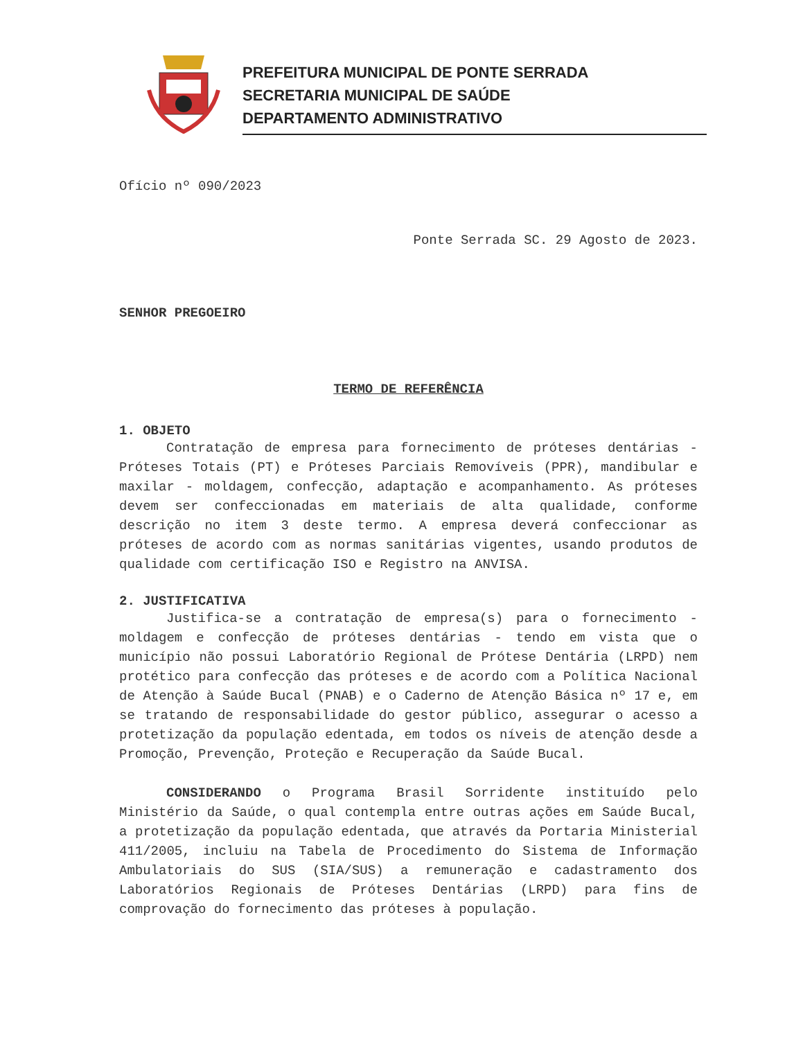PREFEITURA MUNICIPAL DE PONTE SERRADA
SECRETARIA MUNICIPAL DE SAÚDE
DEPARTAMENTO ADMINISTRATIVO
Ofício nº 090/2023
Ponte Serrada SC. 29 Agosto de 2023.
SENHOR PREGOEIRO
TERMO DE REFERÊNCIA
1. OBJETO
Contratação de empresa para fornecimento de próteses dentárias - Próteses Totais (PT) e Próteses Parciais Removíveis (PPR), mandibular e maxilar - moldagem, confecção, adaptação e acompanhamento. As próteses devem ser confeccionadas em materiais de alta qualidade, conforme descrição no item 3 deste termo. A empresa deverá confeccionar as próteses de acordo com as normas sanitárias vigentes, usando produtos de qualidade com certificação ISO e Registro na ANVISA.
2. JUSTIFICATIVA
Justifica-se a contratação de empresa(s) para o fornecimento - moldagem e confecção de próteses dentárias - tendo em vista que o município não possui Laboratório Regional de Prótese Dentária (LRPD) nem protético para confecção das próteses e de acordo com a Política Nacional de Atenção à Saúde Bucal (PNAB) e o Caderno de Atenção Básica nº 17 e, em se tratando de responsabilidade do gestor público, assegurar o acesso a protetização da população edentada, em todos os níveis de atenção desde a Promoção, Prevenção, Proteção e Recuperação da Saúde Bucal.
CONSIDERANDO o Programa Brasil Sorridente instituído pelo Ministério da Saúde, o qual contempla entre outras ações em Saúde Bucal, a protetização da população edentada, que através da Portaria Ministerial 411/2005, incluiu na Tabela de Procedimento do Sistema de Informação Ambulatoriais do SUS (SIA/SUS) a remuneração e cadastramento dos Laboratórios Regionais de Próteses Dentárias (LRPD) para fins de comprovação do fornecimento das próteses à população.